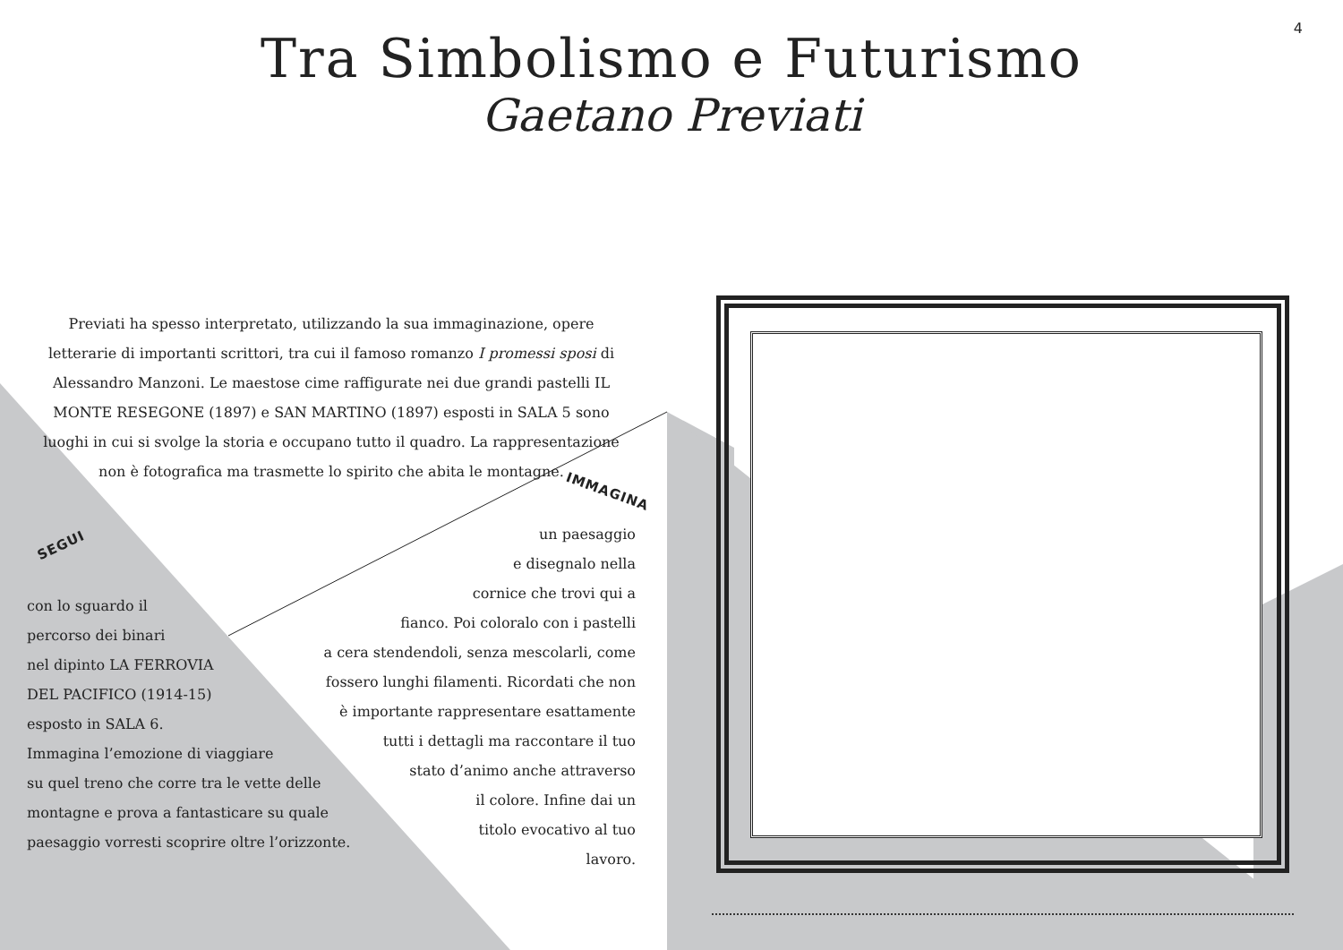4
Tra Simbolismo e Futurismo
Gaetano Previati
Previati ha spesso interpretato, utilizzando la sua immaginazione, opere letterarie di importanti scrittori, tra cui il famoso romanzo I promessi sposi di Alessandro Manzoni. Le maestose cime raffigurate nei due grandi pastelli IL MONTE RESEGONE (1897) e SAN MARTINO (1897) esposti in SALA 5 sono luoghi in cui si svolge la storia e occupano tutto il quadro. La rappresentazione non è fotografica ma trasmette lo spirito che abita le montagne.
IMMAGINA
SEGUI
con lo sguardo il
percorso dei binari
nel dipinto LA FERROVIA
DEL PACIFICO (1914-15)
esposto in SALA 6.
Immagina l’emozione di viaggiare
su quel treno che corre tra le vette delle
montagne e prova a fantasticare su quale
paesaggio vorresti scoprire oltre l’orizzonte.
un paesaggio
e disegnalo nella
cornice che trovi qui a
fianco. Poi coloralo con i pastelli
a cera stendendoli, senza mescolarli, come
fossero lunghi filamenti. Ricordati che non
è importante rappresentare esattamente
tutti i dettagli ma raccontare il tuo
stato d’animo anche attraverso
il colore. Infine dai un
titolo evocativo al tuo
lavoro.